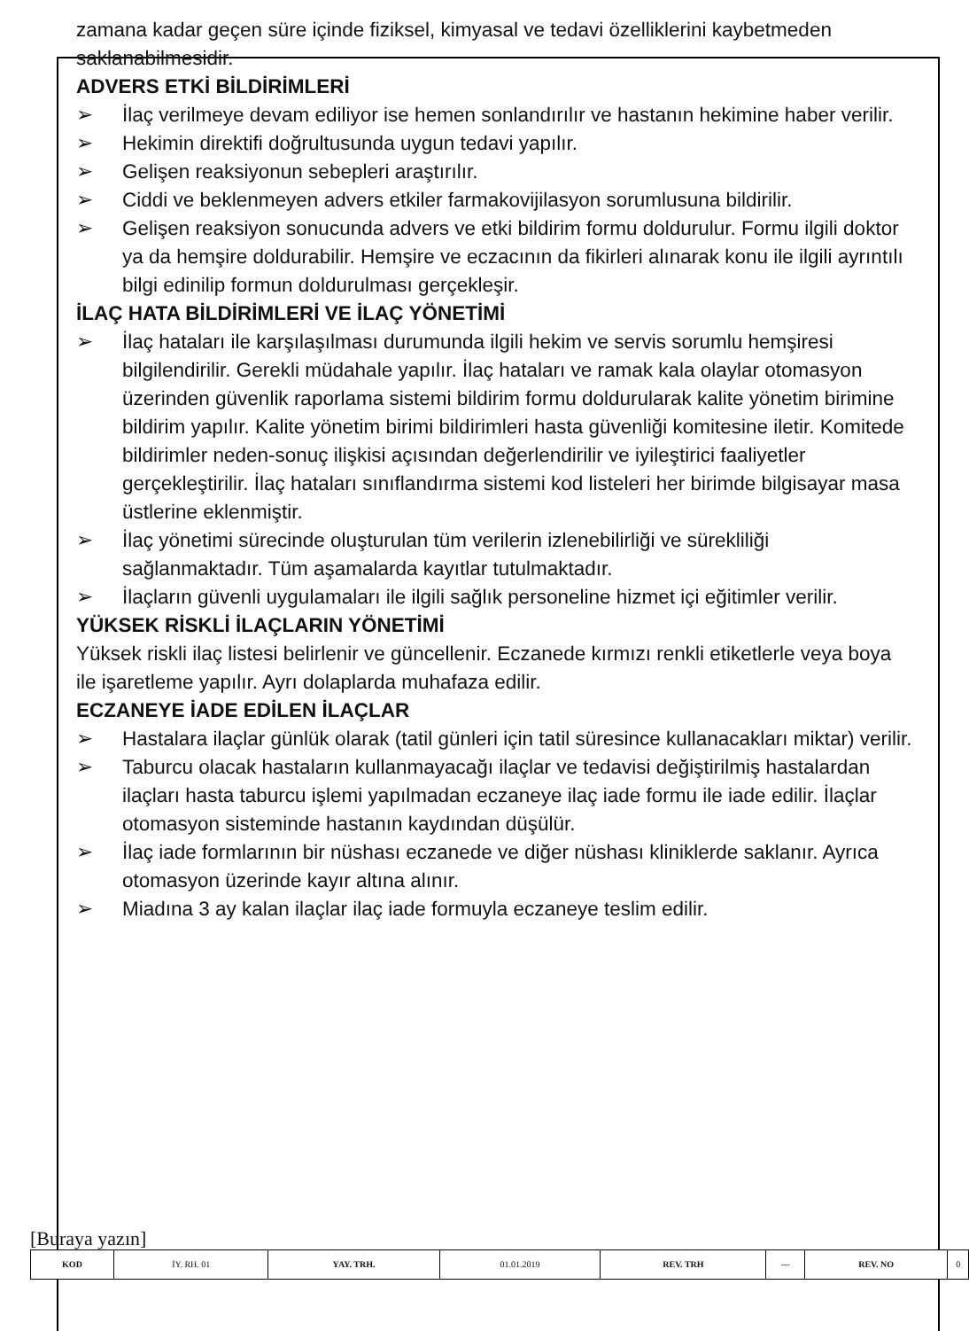zamana kadar geçen süre içinde fiziksel, kimyasal ve tedavi özelliklerini kaybetmeden saklanabilmesidir.
ADVERS ETKİ BİLDİRİMLERİ
➢ İlaç verilmeye devam ediliyor ise hemen sonlandırılır ve hastanın hekimine haber verilir.
➢ Hekimin direktifi doğrultusunda uygun tedavi yapılır.
➢ Gelişen reaksiyonun sebepleri araştırılır.
➢ Ciddi ve beklenmeyen advers etkiler farmakovijilasyon sorumlusuna bildirilir.
➢ Gelişen reaksiyon sonucunda advers ve etki bildirim formu doldurulur. Formu ilgili doktor ya da hemşire doldurabilir. Hemşire ve eczacının da fikirleri alınarak konu ile ilgili ayrıntılı bilgi edinilip formun doldurulması gerçekleşir.
İLAÇ HATA BİLDİRİMLERİ VE İLAÇ YÖNETİMİ
➢ İlaç hataları ile karşılaşılması durumunda ilgili hekim ve servis sorumlu hemşiresi bilgilendirilir. Gerekli müdahale yapılır. İlaç hataları ve ramak kala olaylar otomasyon üzerinden güvenlik raporlama sistemi bildirim formu doldurularak kalite yönetim birimine bildirim yapılır. Kalite yönetim birimi bildirimleri hasta güvenliği komitesine iletir. Komitede bildirimler neden-sonuç ilişkisi açısından değerlendirilir ve iyileştirici faaliyetler gerçekleştirilir. İlaç hataları sınıflandırma sistemi kod listeleri her birimde bilgisayar masa üstlerine eklenmiştir.
➢ İlaç yönetimi sürecinde oluşturulan tüm verilerin izlenebilirliği ve sürekliliği sağlanmaktadır. Tüm aşamalarda kayıtlar tutulmaktadır.
➢ İlaçların güvenli uygulamaları ile ilgili sağlık personeline hizmet içi eğitimler verilir.
YÜKSEK RİSKLİ İLAÇLARIN YÖNETİMİ
Yüksek riskli ilaç listesi belirlenir ve güncellenir. Eczanede kırmızı renkli etiketlerle veya boya ile işaretleme yapılır. Ayrı dolaplarda muhafaza edilir.
ECZANEYE İADE EDİLEN İLAÇLAR
➢ Hastalara ilaçlar günlük olarak (tatil günleri için tatil süresince kullanacakları miktar) verilir.
➢ Taburcu olacak hastaların kullanmayacağı ilaçlar ve tedavisi değiştirilmiş hastalardan ilaçları hasta taburcu işlemi yapılmadan eczaneye ilaç iade formu ile iade edilir. İlaçlar otomasyon sisteminde hastanın kaydından düşülür.
➢ İlaç iade formlarının bir nüshası eczanede ve diğer nüshası kliniklerde saklanır. Ayrıca otomasyon üzerinde kayır altına alınır.
➢ Miadına 3 ay kalan ilaçlar ilaç iade formuyla eczaneye teslim edilir.
[Buraya yazın]
| KOD | İY. RH. 01 | YAY. TRH. | 01.01.2019 | REV. TRH | --- | REV. NO | 0 |